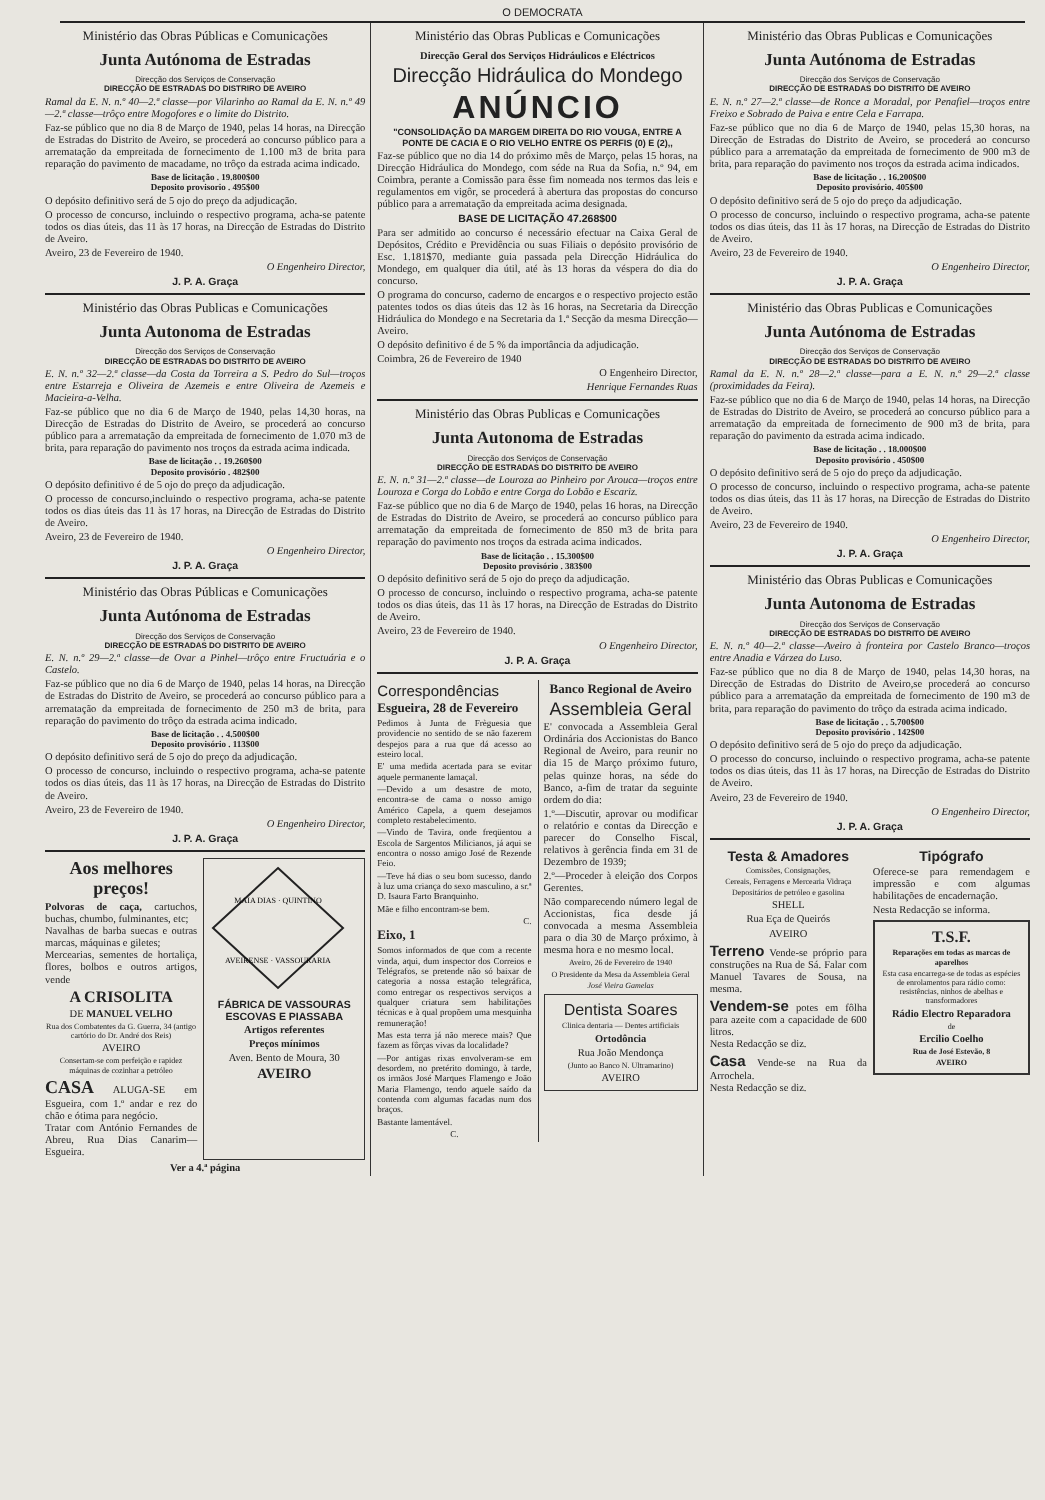O DEMOCRATA
Ministério das Obras Públicas e Comunicações
Junta Autónoma de Estradas
Direcção dos Serviços de Conservação
DIRECÇÃO DE ESTRADAS DO DISTRIRO DE AVEIRO
Ramal da E. N. n.º 40—2.ª classe—por Vilarinho ao Ramal da E. N. n.º 49—2.ª classe—trôço entre Mogofores e o limite do Distrito.
Faz-se público que no dia 8 de Março de 1940, pelas 14 horas, na Direcção de Estradas do Distrito de Aveiro, se procederá ao concurso público para a arrematação da empreitada de fornecimento de 1.100 m3 de brita para reparação do pavimento de macadame, no trôço da estrada acima indicado.
Base de licitação . 19.800$00
Deposito provisorio . 495$00
O depósito definitivo será de 5 ojo do preço da adjudicação.
O processo de concurso, incluindo o respectivo programa, acha-se patente todos os dias úteis, das 11 às 17 horas, na Direcção de Estradas do Distrito de Aveiro.
Aveiro, 23 de Fevereiro de 1940.
O Engenheiro Director,
J. P. A. Graça
Ministério das Obras Publicas e Comunicações
Junta Autonoma de Estradas
Direcção dos Serviços de Conservação
DIRECÇÃO DE ESTRADAS DO DISTRITO DE AVEIRO
E. N. n.º 32—2.ª classe—da Costa da Torreira a S. Pedro do Sul—troços entre Estarreja e Oliveira de Azemeis e entre Oliveira de Azemeis e Macieira-a-Velha.
Faz-se público que no dia 6 de Março de 1940, pelas 14,30 horas, na Direcção de Estradas do Distrito de Aveiro, se procederá ao concurso público para a arrematação da empreitada de fornecimento de 1.070 m3 de brita, para reparação do pavimento nos troços da estrada acima indicada.
Base de licitação . . 19.260$00
Deposito provisório . 482$00
O depósito definitivo é de 5 ojo do preço da adjudicação.
O processo de concurso,incluindo o respectivo programa, acha-se patente todos os dias úteis das 11 às 17 horas, na Direcção de Estradas do Distrito de Aveiro.
Aveiro, 23 de Fevereiro de 1940.
O Engenheiro Director,
J. P. A. Graça
Ministério das Obras Públicas e Comunicações
Junta Autónoma de Estradas
Direcção dos Serviços de Conservação
DIRECÇÃO DE ESTRADAS DO DISTRITO DE AVEIRO
E. N. n.º 29—2.ª classe—de Ovar a Pinhel—trôço entre Fructuária e o Castelo.
Faz-se público que no dia 6 de Março de 1940, pelas 14 horas, na Direcção de Estradas do Distrito de Aveiro, se procederá ao concurso público para a arrematação da empreitada de fornecimento de 250 m3 de brita, para reparação do pavimento do trôço da estrada acima indicado.
Base de licitação . . 4.500$00
Deposito provisório . 113$00
O depósito definitivo será de 5 ojo do preço da adjudicação.
O processo de concurso, incluindo o respectivo programa, acha-se patente todos os dias úteis, das 11 às 17 horas, na Direcção de Estradas do Distrito de Aveiro.
Aveiro, 23 de Fevereiro de 1940.
O Engenheiro Director,
J. P. A. Graça
Aos melhores preços!
Polvoras de caça, cartuchos, buchas, chumbo, fulminantes, etc;
Navalhas de barba suecas e outras marcas, máquinas e giletes;
Mercearias, sementes de hortaliça, flores, bolbos e outros artigos, vende
A CRISOLITA
DE MANUEL VELHO
Rua dos Combatentes da G. Guerra, 34 (antigo cartório do Dr. André dos Reis)
AVEIRO
Consertam-se com perfeição e rapidez máquinas de cozinhar a petróleo
CASA ALUGA-SE em Esgueira, com 1.º andar e rez do chão e ótima para negócio.
Tratar com António Fernandes de Abreu, Rua Dias Canarim—Esgueira.
MAIA DIAS · QUINTINO
AVEIRENSE · VASSOURARIA
FÁBRICA DE VASSOURAS ESCOVAS E PIASSABA
Artigos referentes
Preços mínimos
Aven. Bento de Moura, 30
AVEIRO
Ver a 4.ª página
Ministério das Obras Publicas e Comunicações
Direcção Geral dos Serviços Hidráulicos e Eléctricos
Direcção Hidráulica do Mondego
ANÚNCIO
"CONSOLIDAÇÃO DA MARGEM DIREITA DO RIO VOUGA, ENTRE A PONTE DE CACIA E O RIO VELHO ENTRE OS PERFIS (0) E (2),,
Faz-se público que no dia 14 do próximo mês de Março, pelas 15 horas, na Direcção Hidráulica do Mondego, com séde na Rua da Sofia, n.º 94, em Coimbra, perante a Comissão para êsse fim nomeada nos termos das leis e regulamentos em vigôr, se procederá à abertura das propostas do concurso público para a arrematação da empreitada acima designada.
BASE DE LICITAÇÃO 47.268$00
Para ser admitido ao concurso é necessário efectuar na Caixa Geral de Depósitos, Crédito e Previdência ou suas Filiais o depósito provisório de Esc. 1.181$70, mediante guia passada pela Direcção Hidráulica do Mondego, em qualquer dia útil, até às 13 horas da véspera do dia do concurso.
O programa do concurso, caderno de encargos e o respectivo projecto estão patentes todos os dias úteis das 12 às 16 horas, na Secretaria da Direcção Hidráulica do Mondego e na Secretaria da 1.ª Secção da mesma Direcção—Aveiro.
O depósito definitivo é de 5 % da importância da adjudicação.
Coimbra, 26 de Fevereiro de 1940
O Engenheiro Director,
Henrique Fernandes Ruas
Ministério das Obras Publicas e Comunicações
Junta Autonoma de Estradas
Direcção dos Serviços de Conservação
DIRECÇÃO DE ESTRADAS DO DISTRITO DE AVEIRO
E. N. n.º 31—2.ª classe—de Louroza ao Pinheiro por Arouca—troços entre Louroza e Corga do Lobão e entre Corga do Lobão e Escariz.
Faz-se público que no dia 6 de Março de 1940, pelas 16 horas, na Direcção de Estradas do Distrito de Aveiro, se procederá ao concurso público para arrematação da empreitada de fornecimento de 850 m3 de brita para reparação do pavimento nos troços da estrada acima indicados.
Base de licitação . . 15.300$00
Deposito provisório . 383$00
O depósito definitivo será de 5 ojo do preço da adjudicação.
O processo de concurso, incluindo o respectivo programa, acha-se patente todos os dias úteis, das 11 às 17 horas, na Direcção de Estradas do Distrito de Aveiro.
Aveiro, 23 de Fevereiro de 1940.
O Engenheiro Director,
J. P. A. Graça
Correspondências
Esgueira, 28 de Fevereiro
Pedimos à Junta de Frèguesia que providencie no sentido de se não fazerem despejos para a rua que dá acesso ao esteiro local.
E' uma medida acertada para se evitar aquele permanente lamaçal.
—Devido a um desastre de moto, encontra-se de cama o nosso amigo Américo Capela, a quem desejamos completo restabelecimento.
—Vindo de Tavira, onde freqüentou a Escola de Sargentos Milicianos, já aqui se encontra o nosso amigo José de Rezende Feio.
—Teve há dias o seu bom sucesso, dando à luz uma criança do sexo masculino, a sr.ª D. Isaura Farto Branquinho.
Mãe e filho encontram-se bem.
C.
Eixo, 1
Somos informados de que com a recente vinda, aqui, dum inspector dos Correios e Telégrafos, se pretende não só baixar de categoria a nossa estação telegráfica, como entregar os respectivos serviços a qualquer criatura sem habilitações técnicas e à qual propõem uma mesquinha remuneração!
Mas esta terra já não merece mais? Que fazem as fôrças vivas da localidade?
—Por antigas rixas envolveram-se em desordem, no pretérito domingo, à tarde, os irmãos José Marques Flamengo e João Maria Flamengo, tendo aquele saído da contenda com algumas facadas num dos braços.
Bastante lamentável.
C.
Banco Regional de Aveiro
Assembleia Geral
E' convocada a Assembleia Geral Ordinária dos Accionistas do Banco Regional de Aveiro, para reunir no dia 15 de Março próximo futuro, pelas quinze horas, na séde do Banco, a-fim de tratar da seguinte ordem do dia:
1.º—Discutir, aprovar ou modificar o relatório e contas da Direcção e parecer do Conselho Fiscal, relativos à gerência finda em 31 de Dezembro de 1939;
2.º—Proceder à eleição dos Corpos Gerentes.
Não comparecendo número legal de Accionistas, fica desde já convocada a mesma Assembleia para o dia 30 de Março próximo, à mesma hora e no mesmo local.
Aveiro, 26 de Fevereiro de 1940
O Presidente da Mesa da Assembleia Geral
José Vieira Gamelas
Dentista Soares
Clinica dentaria — Dentes artificiais
Ortodôncia
Rua João Mendonça
(Junto ao Banco N. Ultramarino)
AVEIRO
Ministério das Obras Publicas e Comunicações
Junta Autónoma de Estradas
Direcção dos Serviços de Conservação
DIRECÇÃO DE ESTRADAS DO DISTRITO DE AVEIRO
E. N. n.º 27—2.ª classe—de Ronce a Moradal, por Penafiel—troços entre Freixo e Sobrado de Paiva e entre Cela e Farrapa.
Faz-se público que no dia 6 de Março de 1940, pelas 15,30 horas, na Direcção de Estradas do Distrito de Aveiro, se procederá ao concurso público para a arrematação da empreitada de fornecimento de 900 m3 de brita, para reparação do pavimento nos troços da estrada acima indicados.
Base de licitação . . 16.200$00
Deposito provisório. 405$00
O depósito definitivo será de 5 ojo do preço da adjudicação.
O processo de concurso, incluindo o respectivo programa, acha-se patente todos os dias úteis, das 11 às 17 horas, na Direcção de Estradas do Distrito de Aveiro.
Aveiro, 23 de Fevereiro de 1940.
O Engenheiro Director,
J. P. A. Graça
Ministério das Obras Publicas e Comunicações
Junta Autónoma de Estradas
Direcção dos Serviços de Conservação
DIRECÇÃO DE ESTRADAS DO DISTRITO DE AVEIRO
Ramal da E. N. n.º 28—2.ª classe—para a E. N. n.º 29—2.ª classe (proximidades da Feira).
Faz-se público que no dia 6 de Março de 1940, pelas 14 horas, na Direcção de Estradas do Distrito de Aveiro, se procederá ao concurso público para a arrematação da empreitada de fornecimento de 900 m3 de brita, para reparação do pavimento da estrada acima indicado.
Base de licitação . . 18.000$00
Deposito provisório . 450$00
O depósito definitivo será de 5 ojo do preço da adjudicação.
O processo de concurso, incluindo o respectivo programa, acha-se patente todos os dias úteis, das 11 às 17 horas, na Direcção de Estradas do Distrito de Aveiro.
Aveiro, 23 de Fevereiro de 1940.
O Engenheiro Director,
J. P. A. Graça
Ministério das Obras Publicas e Comunicações
Junta Autonoma de Estradas
Direcção dos Serviços de Conservação
DIRECÇÃO DE ESTRADAS DO DISTRITO DE AVEIRO
E. N. n.º 40—2.ª classe—Aveiro à fronteira por Castelo Branco—troços entre Anadia e Várzea do Luso.
Faz-se público que no dia 8 de Março de 1940, pelas 14,30 horas, na Direcção de Estradas do Distrito de Aveiro,se procederá ao concurso público para a arrematação da empreitada de fornecimento de 190 m3 de brita, para reparação do pavimento do trôço da estrada acima indicado.
Base de licitação . . 5.700$00
Deposito provisório . 142$00
O depósito definitivo será de 5 ojo do preço da adjudicação.
O processo do concurso, incluindo o respectivo programa, acha-se patente todos os dias úteis, das 11 às 17 horas, na Direcção de Estradas do Distrito de Aveiro.
Aveiro, 23 de Fevereiro de 1940.
O Engenheiro Director,
J. P. A. Graça
Testa & Amadores
Comissões, Consignações,
Cereais, Ferragens e Mercearia Vidraça
Depositários de petróleo e gasolina
SHELL
Rua Eça de Queirós
AVEIRO
Terreno Vende-se próprio para construções na Rua de Sá. Falar com Manuel Tavares de Sousa, na mesma.
Vendem-se potes em fôlha para azeite com a capacidade de 600 litros.
Nesta Redacção se diz.
Casa Vende-se na Rua da Arrochela.
Nesta Redacção se diz.
Tipógrafo
Oferece-se para remendagem e impressão e com algumas habilitações de encadernação.
Nesta Redacção se informa.
T.S.F.
Reparações em todas as marcas de aparelhos
Esta casa encarrega-se de todas as espécies de enrolamentos para rádio como: resistências, ninhos de abelhas e transformadores
Rádio Electro Reparadora
de
Ercilio Coelho
Rua de José Estevão, 8
AVEIRO